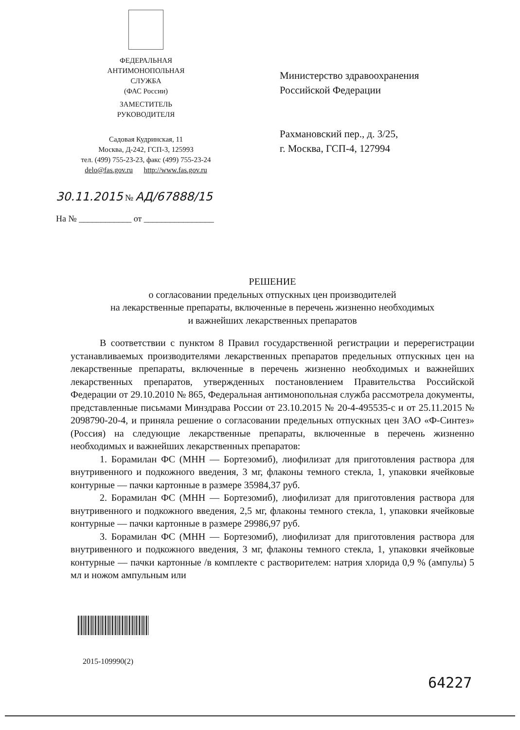ФЕДЕРАЛЬНАЯ
АНТИМОНОПОЛЬНАЯ
СЛУЖБА
(ФАС России)
ЗАМЕСТИТЕЛЬ
РУКОВОДИТЕЛЯ
Садовая Кудринская, 11
Москва, Д-242, ГСП-3, 125993
тел. (499) 755-23-23, факс (499) 755-23-24
delo@fas.gov.ru http://www.fas.gov.ru
Министерство здравоохранения
Российской Федерации
Рахмановский пер., д. 3/25,
г. Москва, ГСП-4, 127994
30.11.2015 № АД/67888/15
На № ____________ от ________________
РЕШЕНИЕ
о согласовании предельных отпускных цен производителей
на лекарственные препараты, включенные в перечень жизненно необходимых
и важнейших лекарственных препаратов
В соответствии с пунктом 8 Правил государственной регистрации и перерегистрации устанавливаемых производителями лекарственных препаратов предельных отпускных цен на лекарственные препараты, включенные в перечень жизненно необходимых и важнейших лекарственных препаратов, утвержденных постановлением Правительства Российской Федерации от 29.10.2010 № 865, Федеральная антимонопольная служба рассмотрела документы, представленные письмами Минздрава России от 23.10.2015 № 20-4-495535-с и от 25.11.2015 № 2098790-20-4, и приняла решение о согласовании предельных отпускных цен ЗАО «Ф-Синтез» (Россия) на следующие лекарственные препараты, включенные в перечень жизненно необходимых и важнейших лекарственных препаратов:
1. Борамилан ФС (МНН — Бортезомиб), лиофилизат для приготовления раствора для внутривенного и подкожного введения, 3 мг, флаконы темного стекла, 1, упаковки ячейковые контурные — пачки картонные в размере 35984,37 руб.
2. Борамилан ФС (МНН — Бортезомиб), лиофилизат для приготовления раствора для внутривенного и подкожного введения, 2,5 мг, флаконы темного стекла, 1, упаковки ячейковые контурные — пачки картонные в размере 29986,97 руб.
3. Борамилан ФС (МНН — Бортезомиб), лиофилизат для приготовления раствора для внутривенного и подкожного введения, 3 мг, флаконы темного стекла, 1, упаковки ячейковые контурные — пачки картонные /в комплекте с растворителем: натрия хлорида 0,9 % (ампулы) 5 мл и ножом ампульным или
2015-109990(2)
64227